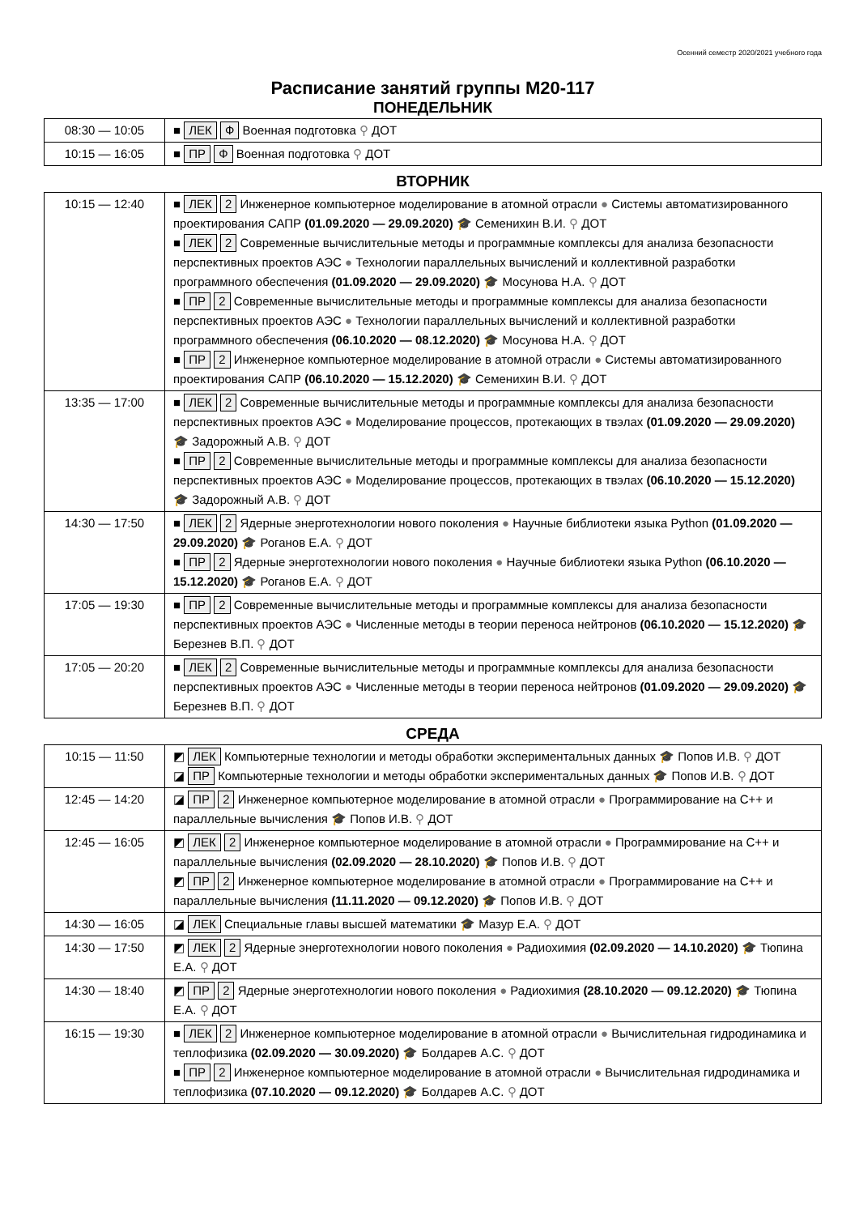Осенний семестр 2020/2021 учебного года
Расписание занятий группы М20-117
ПОНЕДЕЛЬНИК
| 08:30 — 10:05 | ■ ЛЕК Ф Военная подготовка ⚲ ДОТ |
| 10:15 — 16:05 | ■ ПР Ф Военная подготовка ⚲ ДОТ |
ВТОРНИК
| 10:15 — 12:40 | ■ ЛЕК 2 Инженерное компьютерное моделирование в атомной отрасли ● Системы автоматизированного проектирования САПР (01.09.2020 — 29.09.2020) 🎓 Семенихин В.И. ⚲ ДОТ ■ ЛЕК 2 Современные вычислительные методы и программные комплексы для анализа безопасности перспективных проектов АЭС ● Технологии параллельных вычислений и коллективной разработки программного обеспечения (01.09.2020 — 29.09.2020) 🎓 Мосунова Н.А. ⚲ ДОТ ■ ПР 2 Современные вычислительные методы и программные комплексы для анализа безопасности перспективных проектов АЭС ● Технологии параллельных вычислений и коллективной разработки программного обеспечения (06.10.2020 — 08.12.2020) 🎓 Мосунова Н.А. ⚲ ДОТ ■ ПР 2 Инженерное компьютерное моделирование в атомной отрасли ● Системы автоматизированного проектирования САПР (06.10.2020 — 15.12.2020) 🎓 Семенихин В.И. ⚲ ДОТ |
| 13:35 — 17:00 | ■ ЛЕК 2 Современные вычислительные методы и программные комплексы для анализа безопасности перспективных проектов АЭС ● Моделирование процессов, протекающих в твэлах (01.09.2020 — 29.09.2020) 🎓 Задорожный А.В. ⚲ ДОТ ■ ПР 2 Современные вычислительные методы и программные комплексы для анализа безопасности перспективных проектов АЭС ● Моделирование процессов, протекающих в твэлах (06.10.2020 — 15.12.2020) 🎓 Задорожный А.В. ⚲ ДОТ |
| 14:30 — 17:50 | ■ ЛЕК 2 Ядерные энерготехнологии нового поколения ● Научные библиотеки языка Python (01.09.2020 — 29.09.2020) 🎓 Роганов Е.А. ⚲ ДОТ ■ ПР 2 Ядерные энерготехнологии нового поколения ● Научные библиотеки языка Python (06.10.2020 — 15.12.2020) 🎓 Роганов Е.А. ⚲ ДОТ |
| 17:05 — 19:30 | ■ ПР 2 Современные вычислительные методы и программные комплексы для анализа безопасности перспективных проектов АЭС ● Численные методы в теории переноса нейтронов (06.10.2020 — 15.12.2020) 🎓 Березнев В.П. ⚲ ДОТ |
| 17:05 — 20:20 | ■ ЛЕК 2 Современные вычислительные методы и программные комплексы для анализа безопасности перспективных проектов АЭС ● Численные методы в теории переноса нейтронов (01.09.2020 — 29.09.2020) 🎓 Березнев В.П. ⚲ ДОТ |
СРЕДА
| 10:15 — 11:50 | ◩ ЛЕК Компьютерные технологии и методы обработки экспериментальных данных 🎓 Попов И.В. ⚲ ДОТ ◪ ПР Компьютерные технологии и методы обработки экспериментальных данных 🎓 Попов И.В. ⚲ ДОТ |
| 12:45 — 14:20 | ◪ ПР 2 Инженерное компьютерное моделирование в атомной отрасли ● Программирование на C++ и параллельные вычисления 🎓 Попов И.В. ⚲ ДОТ |
| 12:45 — 16:05 | ◩ ЛЕК 2 Инженерное компьютерное моделирование в атомной отрасли ● Программирование на C++ и параллельные вычисления (02.09.2020 — 28.10.2020) 🎓 Попов И.В. ⚲ ДОТ ◩ ПР 2 Инженерное компьютерное моделирование в атомной отрасли ● Программирование на C++ и параллельные вычисления (11.11.2020 — 09.12.2020) 🎓 Попов И.В. ⚲ ДОТ |
| 14:30 — 16:05 | ◪ ЛЕК Специальные главы высшей математики 🎓 Мазур Е.А. ⚲ ДОТ |
| 14:30 — 17:50 | ◩ ЛЕК 2 Ядерные энерготехнологии нового поколения ● Радиохимия (02.09.2020 — 14.10.2020) 🎓 Тюпина Е.А. ⚲ ДОТ |
| 14:30 — 18:40 | ◩ ПР 2 Ядерные энерготехнологии нового поколения ● Радиохимия (28.10.2020 — 09.12.2020) 🎓 Тюпина Е.А. ⚲ ДОТ |
| 16:15 — 19:30 | ■ ЛЕК 2 Инженерное компьютерное моделирование в атомной отрасли ● Вычислительная гидродинамика и теплофизика (02.09.2020 — 30.09.2020) 🎓 Болдарев А.С. ⚲ ДОТ ■ ПР 2 Инженерное компьютерное моделирование в атомной отрасли ● Вычислительная гидродинамика и теплофизика (07.10.2020 — 09.12.2020) 🎓 Болдарев А.С. ⚲ ДОТ |